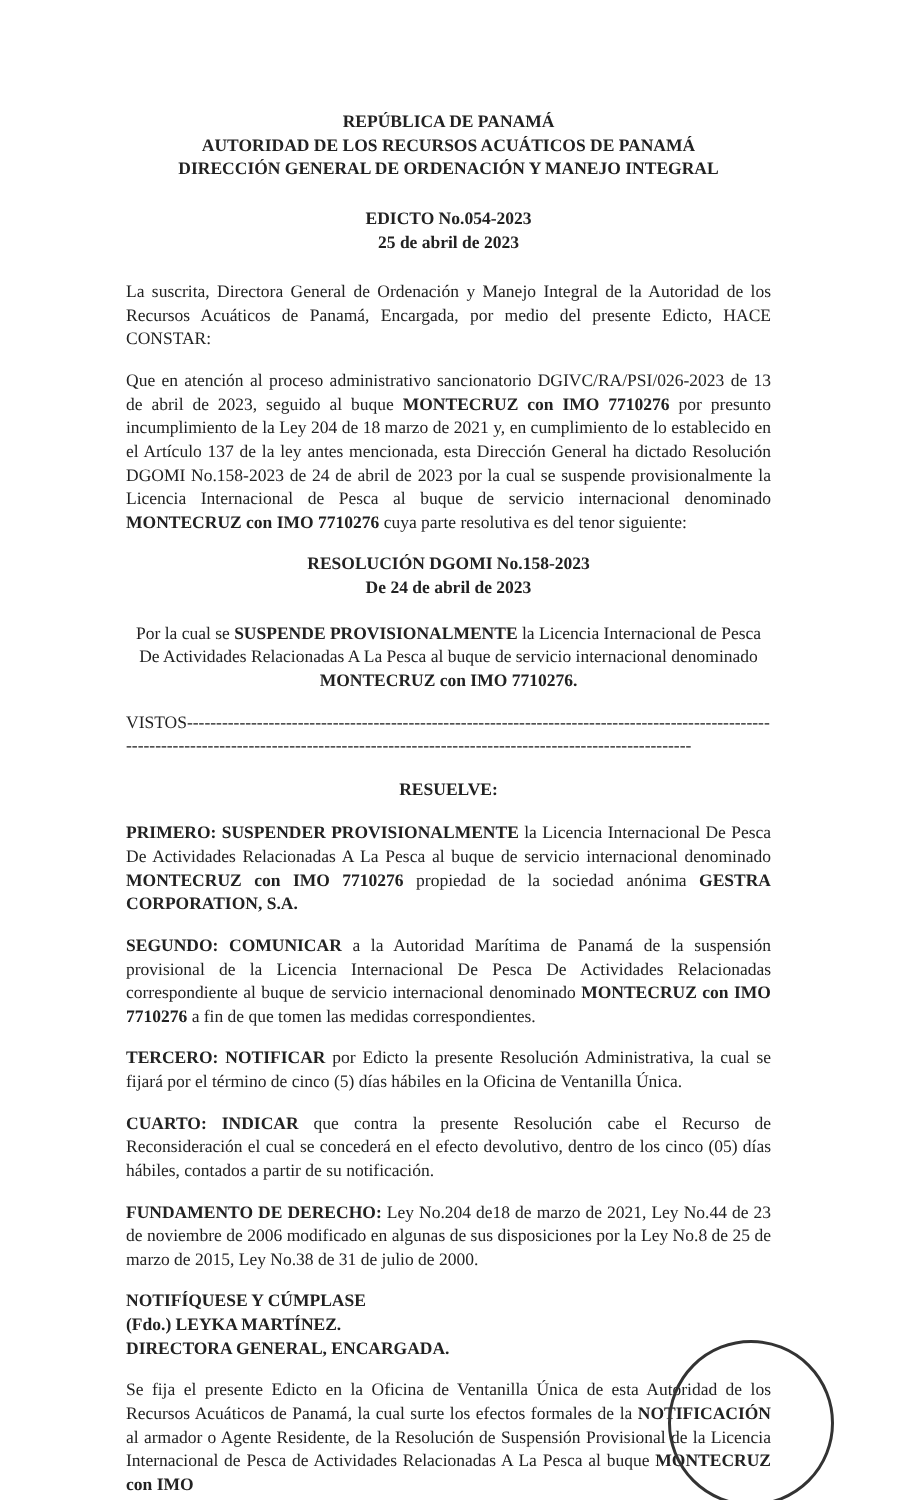REPÚBLICA DE PANAMÁ
AUTORIDAD DE LOS RECURSOS ACUÁTICOS DE PANAMÁ
DIRECCIÓN GENERAL DE ORDENACIÓN Y MANEJO INTEGRAL
EDICTO No.054-2023
25 de abril de 2023
La suscrita, Directora General de Ordenación y Manejo Integral de la Autoridad de los Recursos Acuáticos de Panamá, Encargada, por medio del presente Edicto, HACE CONSTAR:
Que en atención al proceso administrativo sancionatorio DGIVC/RA/PSI/026-2023 de 13 de abril de 2023, seguido al buque MONTECRUZ con IMO 7710276 por presunto incumplimiento de la Ley 204 de 18 marzo de 2021 y, en cumplimiento de lo establecido en el Artículo 137 de la ley antes mencionada, esta Dirección General ha dictado Resolución DGOMI No.158-2023 de 24 de abril de 2023 por la cual se suspende provisionalmente la Licencia Internacional de Pesca al buque de servicio internacional denominado MONTECRUZ con IMO 7710276 cuya parte resolutiva es del tenor siguiente:
RESOLUCIÓN DGOMI No.158-2023
De 24 de abril de 2023
Por la cual se SUSPENDE PROVISIONALMENTE la Licencia Internacional de Pesca De Actividades Relacionadas A La Pesca al buque de servicio internacional denominado MONTECRUZ con IMO 7710276.
VISTOS-----------------------------------------------------------------------------------------------------------------------------------------------------------------------------------------------------
RESUELVE:
PRIMERO: SUSPENDER PROVISIONALMENTE la Licencia Internacional De Pesca De Actividades Relacionadas A La Pesca al buque de servicio internacional denominado MONTECRUZ con IMO 7710276 propiedad de la sociedad anónima GESTRA CORPORATION, S.A.
SEGUNDO: COMUNICAR a la Autoridad Marítima de Panamá de la suspensión provisional de la Licencia Internacional De Pesca De Actividades Relacionadas correspondiente al buque de servicio internacional denominado MONTECRUZ con IMO 7710276 a fin de que tomen las medidas correspondientes.
TERCERO: NOTIFICAR por Edicto la presente Resolución Administrativa, la cual se fijará por el término de cinco (5) días hábiles en la Oficina de Ventanilla Única.
CUARTO: INDICAR que contra la presente Resolución cabe el Recurso de Reconsideración el cual se concederá en el efecto devolutivo, dentro de los cinco (05) días hábiles, contados a partir de su notificación.
FUNDAMENTO DE DERECHO: Ley No.204 de18 de marzo de 2021, Ley No.44 de 23 de noviembre de 2006 modificado en algunas de sus disposiciones por la Ley No.8 de 25 de marzo de 2015, Ley No.38 de 31 de julio de 2000.
NOTIFÍQUESE Y CÚMPLASE
(Fdo.) LEYKA MARTÍNEZ.
DIRECTORA GENERAL, ENCARGADA.
Se fija el presente Edicto en la Oficina de Ventanilla Única de esta Autoridad de los Recursos Acuáticos de Panamá, la cual surte los efectos formales de la NOTIFICACIÓN al armador o Agente Residente, de la Resolución de Suspensión Provisional de la Licencia Internacional de Pesca de Actividades Relacionadas A La Pesca al buque MONTECRUZ con IMO